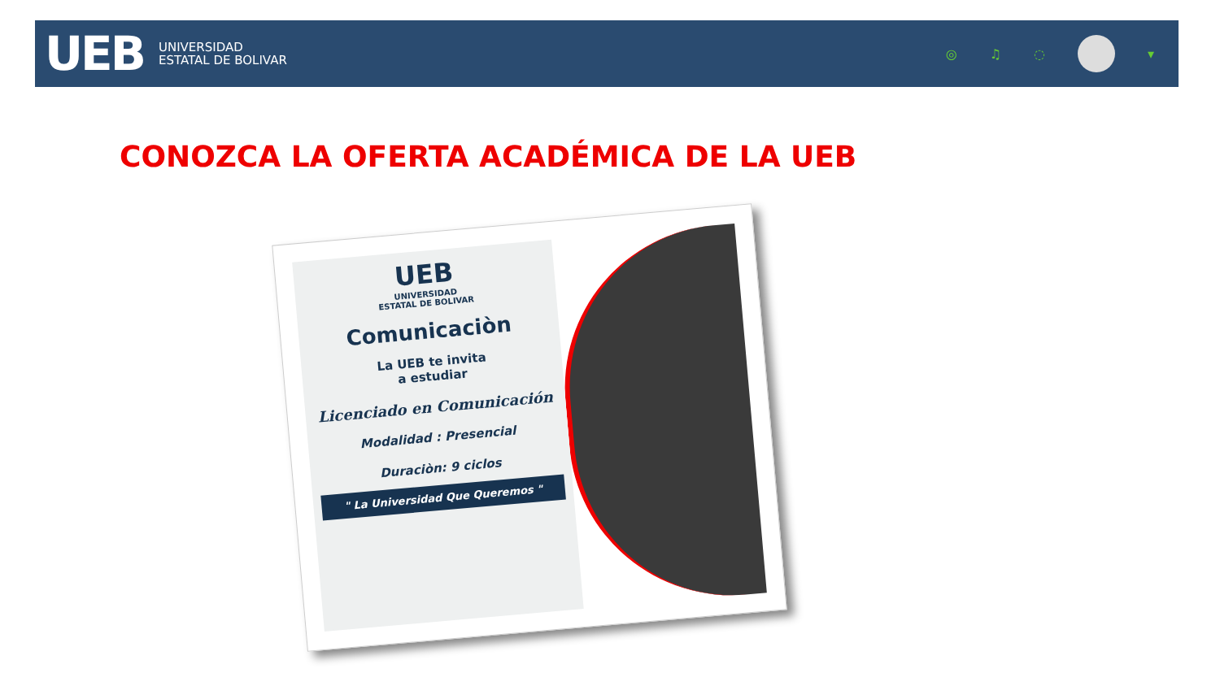UEB
UNIVERSIDAD
ESTATAL DE BOLIVAR
◎ ♫ ◌ ▾
CONOZCA LA OFERTA ACADÉMICA DE LA UEB
UEB
UNIVERSIDAD
ESTATAL DE BOLIVAR
Comunicaciòn
La UEB te invita
a estudiar
Licenciado en Comunicación
Modalidad : Presencial
Duraciòn: 9 ciclos
" La Universidad Que Queremos "